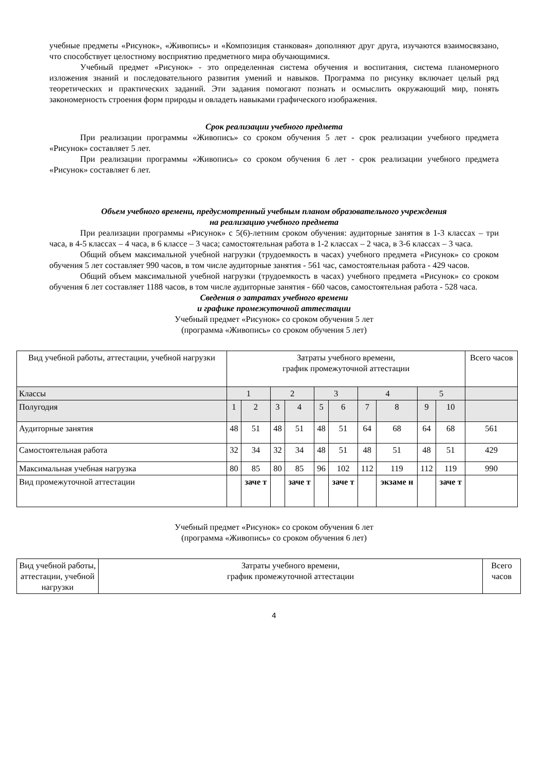учебные предметы «Рисунок», «Живопись» и «Композиция станковая» дополняют друг друга, изучаются взаимосвязано, что способствует целостному восприятию предметного мира обучающимися.
Учебный предмет «Рисунок» - это определенная система обучения и воспитания, система планомерного изложения знаний и последовательного развития умений и навыков. Программа по рисунку включает целый ряд теоретических и практических заданий. Эти задания помогают познать и осмыслить окружающий мир, понять закономерность строения форм природы и овладеть навыками графического изображения.
Срок реализации учебного предмета
При реализации программы «Живопись» со сроком обучения 5 лет - срок реализации учебного предмета «Рисунок» составляет 5 лет.
При реализации программы «Живопись» со сроком обучения 6 лет - срок реализации учебного предмета «Рисунок» составляет 6 лет.
Объем учебного времени, предусмотренный учебным планом образовательного учреждения
на реализацию учебного предмета
При реализации программы «Рисунок» с 5(6)-летним сроком обучения: аудиторные занятия в 1-3 классах – три часа, в 4-5 классах – 4 часа, в 6 классе – 3 часа; самостоятельная работа в 1-2 классах – 2 часа, в 3-6 классах – 3 часа.
Общий объем максимальной учебной нагрузки (трудоемкость в часах) учебного предмета «Рисунок» со сроком обучения 5 лет составляет 990 часов, в том числе аудиторные занятия - 561 час, самостоятельная работа - 429 часов.
Общий объем максимальной учебной нагрузки (трудоемкость в часах) учебного предмета «Рисунок» со сроком обучения 6 лет составляет 1188 часов, в том числе аудиторные занятия - 660 часов, самостоятельная работа - 528 часа.
Сведения о затратах учебного времени
и графике промежуточной аттестации
Учебный предмет «Рисунок» со сроком обучения 5 лет
(программа «Живопись» со сроком обучения 5 лет)
| Вид учебной работы, аттестации, учебной нагрузки | Затраты учебного времени, график промежуточной аттестации | | | | | | | | | | Всего часов |
| Классы | 1 | | 2 | | 3 | | 4 | | 5 | | |
| Полугодия | 1 | 2 | 3 | 4 | 5 | 6 | 7 | 8 | 9 | 10 | |
| Аудиторные занятия | 48 | 51 | 48 | 51 | 48 | 51 | 64 | 68 | 64 | 68 | 561 |
| Самостоятельная работа | 32 | 34 | 32 | 34 | 48 | 51 | 48 | 51 | 48 | 51 | 429 |
| Максимальная учебная нагрузка | 80 | 85 | 80 | 85 | 96 | 102 | 112 | 119 | 112 | 119 | 990 |
| Вид промежуточной аттестации | | заче т | | заче т | | заче т | | экзаме н | | заче т | |
Учебный предмет «Рисунок» со сроком обучения 6 лет
(программа «Живопись» со сроком обучения 6 лет)
| Вид учебной работы, аттестации, учебной нагрузки | Затраты учебного времени, график промежуточной аттестации | Всего часов |
4